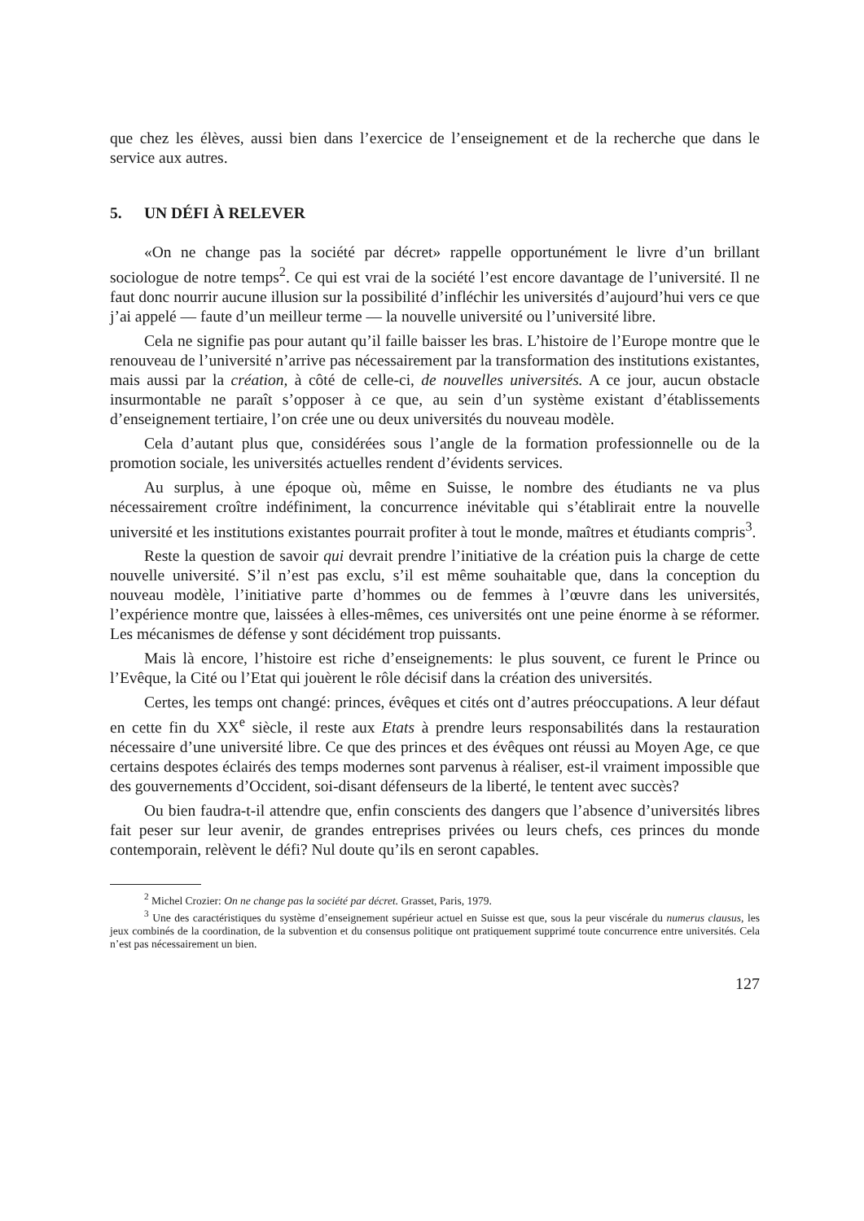que chez les élèves, aussi bien dans l’exercice de l’enseignement et de la recherche que dans le service aux autres.
5. UN DÉFI À RELEVER
«On ne change pas la société par décret» rappelle opportunément le livre d’un brillant sociologue de notre temps<sup>2</sup>. Ce qui est vrai de la société l’est encore davantage de l’université. Il ne faut donc nourrir aucune illusion sur la possibilité d’infléchir les universités d’aujourd’hui vers ce que j’ai appelé — faute d’un meilleur terme — la nouvelle université ou l’université libre.
Cela ne signifie pas pour autant qu’il faille baisser les bras. L’histoire de l’Europe montre que le renouveau de l’université n’arrive pas nécessairement par la transformation des institutions existantes, mais aussi par la création, à côté de celle-ci, de nouvelles universités. A ce jour, aucun obstacle insurmontable ne paraît s’opposer à ce que, au sein d’un système existant d’établissements d’enseignement tertiaire, l’on crée une ou deux universités du nouveau modèle.
Cela d’autant plus que, considérées sous l’angle de la formation professionnelle ou de la promotion sociale, les universités actuelles rendent d’évidents services.
Au surplus, à une époque où, même en Suisse, le nombre des étudiants ne va plus nécessairement croître indéfiniment, la concurrence inévitable qui s’établirait entre la nouvelle université et les institutions existantes pourrait profiter à tout le monde, maîtres et étudiants compris<sup>3</sup>.
Reste la question de savoir qui devrait prendre l’initiative de la création puis la charge de cette nouvelle université. S’il n’est pas exclu, s’il est même souhaitable que, dans la conception du nouveau modèle, l’initiative parte d’hommes ou de femmes à l’œuvre dans les universités, l’expérience montre que, laissées à elles-mêmes, ces universités ont une peine énorme à se réformer. Les mécanismes de défense y sont décidément trop puissants.
Mais là encore, l’histoire est riche d’enseignements: le plus souvent, ce furent le Prince ou l’Evêque, la Cité ou l’Etat qui jouèrent le rôle décisif dans la création des universités.
Certes, les temps ont changé: princes, évêques et cités ont d’autres préoccupations. A leur défaut en cette fin du XX<sup>e</sup> siècle, il reste aux Etats à prendre leurs responsabilités dans la restauration nécessaire d’une université libre. Ce que des princes et des évêques ont réussi au Moyen Age, ce que certains despotes éclairés des temps modernes sont parvenus à réaliser, est-il vraiment impossible que des gouvernements d’Occident, soi-disant défenseurs de la liberté, le tentent avec succès?
Ou bien faudra-t-il attendre que, enfin conscients des dangers que l’absence d’universités libres fait peser sur leur avenir, de grandes entreprises privées ou leurs chefs, ces princes du monde contemporain, relèvent le défi? Nul doute qu’ils en seront capables.
<sup>2</sup> Michel Crozier: On ne change pas la société par décret. Grasset, Paris, 1979.
<sup>3</sup> Une des caractéristiques du système d’enseignement supérieur actuel en Suisse est que, sous la peur viscérale du numerus clausus, les jeux combinés de la coordination, de la subvention et du consensus politique ont pratiquement supprimé toute concurrence entre universités. Cela n’est pas nécessairement un bien.
127